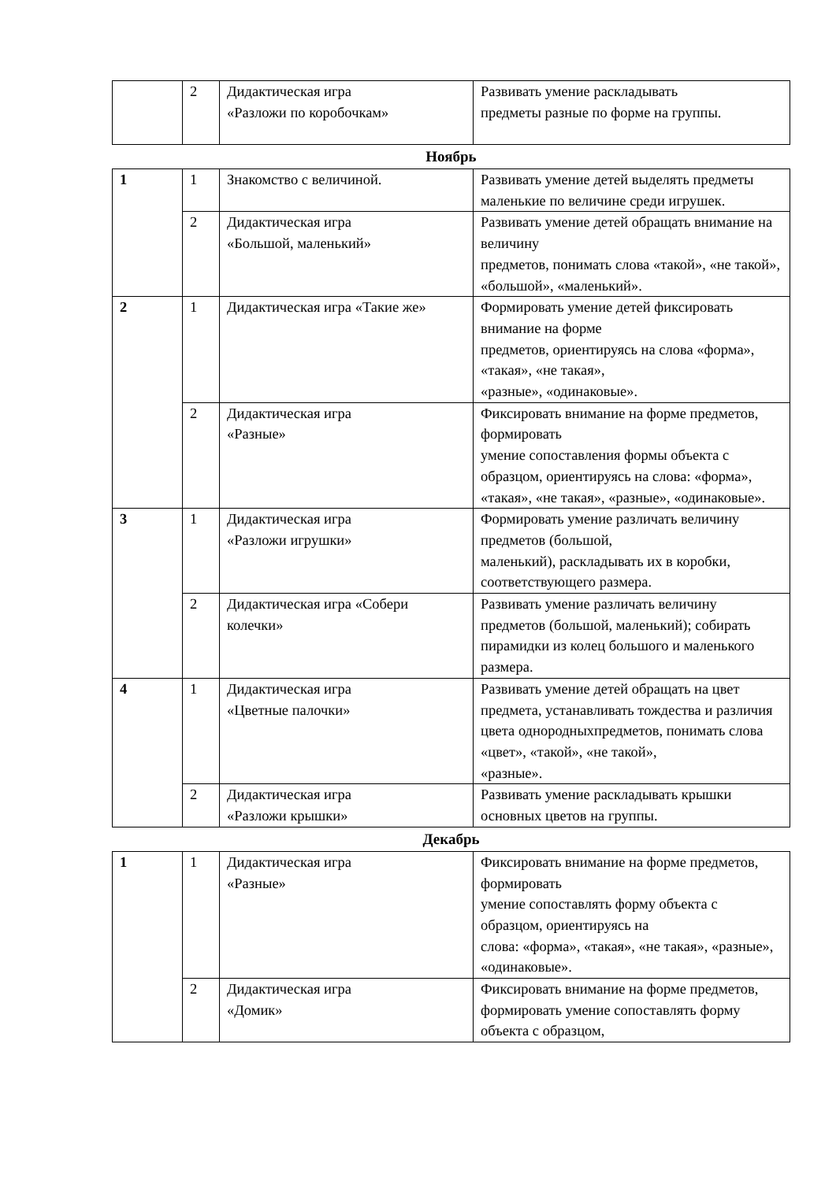| | 2 | Дидактическая игра «Разложи по коробочкам» | Развивать умение раскладывать предметы разные по форме на группы. |
Ноябрь
| 1 | 1 | Знакомство с величиной. | Развивать умение детей выделять предметы маленькие по величине среди игрушек. |
| | 2 | Дидактическая игра «Большой, маленький» | Развивать умение детей обращать внимание на величину предметов, понимать слова «такой», «не такой», «большой», «маленький». |
| 2 | 1 | Дидактическая игра «Такие же» | Формировать умение детей фиксировать внимание на форме предметов, ориентируясь на слова «форма», «такая», «не такая», «разные», «одинаковые». |
| | 2 | Дидактическая игра «Разные» | Фиксировать внимание на форме предметов, формировать умение сопоставления формы объекта с образцом, ориентируясь на слова: «форма», «такая», «не такая», «разные», «одинаковые». |
| 3 | 1 | Дидактическая игра «Разложи игрушки» | Формировать умение различать величину предметов (большой, маленький), раскладывать их в коробки, соответствующего размера. |
| | 2 | Дидактическая игра «Собери колечки» | Развивать умение различать величину предметов (большой, маленький); собирать пирамидки из колец большого и маленького размера. |
| 4 | 1 | Дидактическая игра «Цветные палочки» | Развивать умение детей обращать на цвет предмета, устанавливать тождества и различия цвета однородныхпредметов, понимать слова «цвет», «такой», «не такой», «разные». |
| | 2 | Дидактическая игра «Разложи крышки» | Развивать умение раскладывать крышки основных цветов на группы. |
Декабрь
| 1 | 1 | Дидактическая игра «Разные» | Фиксировать внимание на форме предметов, формировать умение сопоставлять форму объекта с образцом, ориентируясь на слова: «форма», «такая», «не такая», «разные», «одинаковые». |
| | 2 | Дидактическая игра «Домик» | Фиксировать внимание на форме предметов, формировать умение сопоставлять форму объекта с образцом, |